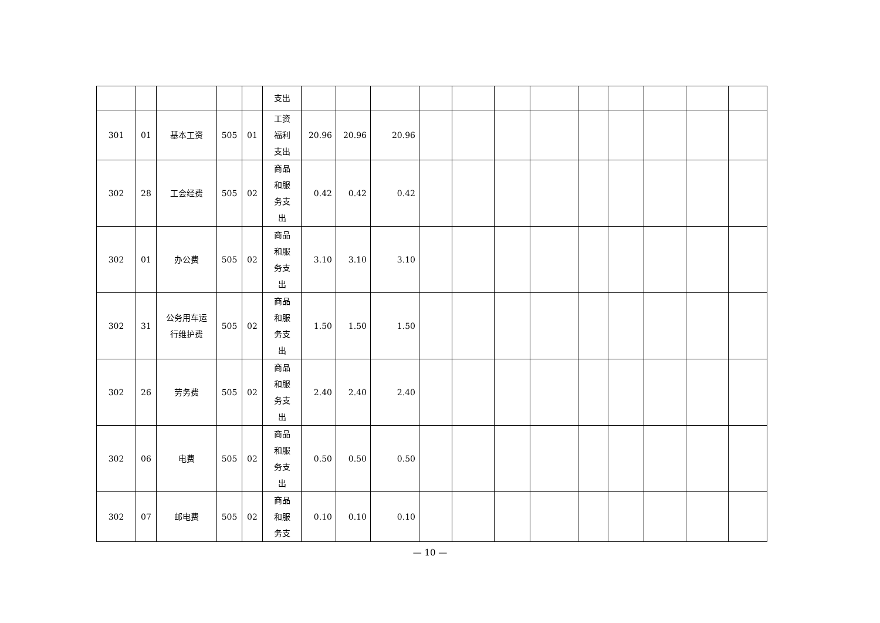| | | | | | 支出 | | | | | | | | | | | | |
| 301 | 01 | 基本工资 | 505 | 01 | 工资 福利 支出 | 20.96 | 20.96 | 20.96 | | | | | | | | | |
| 302 | 28 | 工会经费 | 505 | 02 | 商品 和服 务支 出 | 0.42 | 0.42 | 0.42 | | | | | | | | | |
| 302 | 01 | 办公费 | 505 | 02 | 商品 和服 务支 出 | 3.10 | 3.10 | 3.10 | | | | | | | | | |
| 302 | 31 | 公务用车运 行维护费 | 505 | 02 | 商品 和服 务支 出 | 1.50 | 1.50 | 1.50 | | | | | | | | | |
| 302 | 26 | 劳务费 | 505 | 02 | 商品 和服 务支 出 | 2.40 | 2.40 | 2.40 | | | | | | | | | |
| 302 | 06 | 电费 | 505 | 02 | 商品 和服 务支 出 | 0.50 | 0.50 | 0.50 | | | | | | | | | |
| 302 | 07 | 邮电费 | 505 | 02 | 商品 和服 务支 | 0.10 | 0.10 | 0.10 | | | | | | | | | |
— 10 —